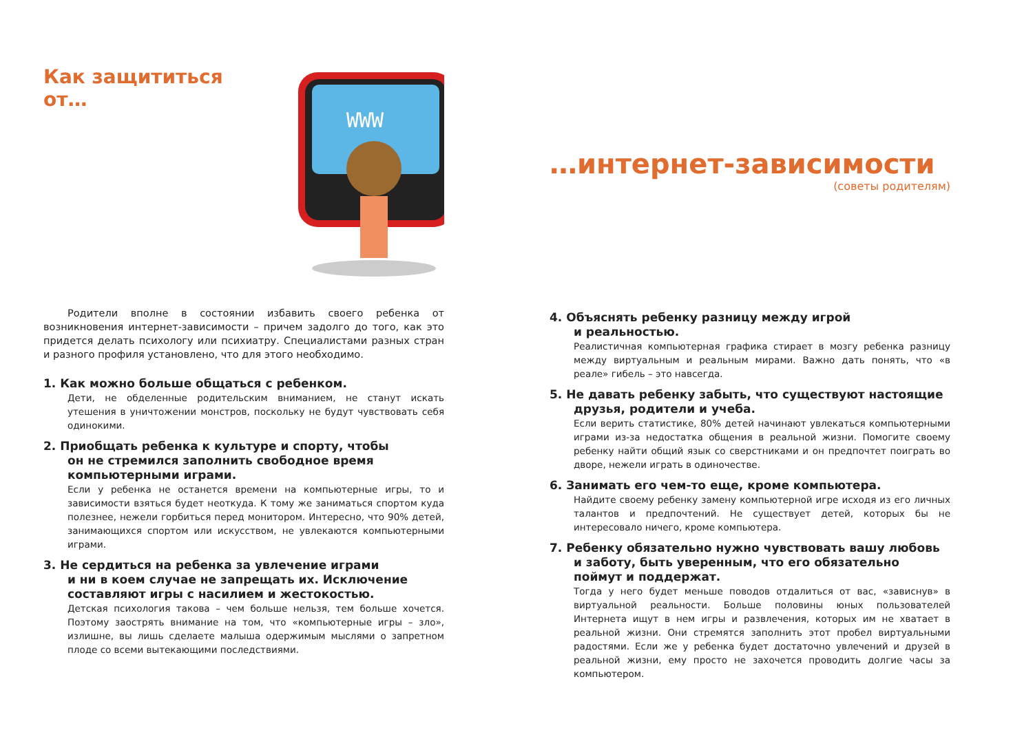Как защититься от…
WWW
Родители вполне в состоянии избавить своего ребенка от возникновения интернет-зависимости – причем задолго до того, как это придется делать психологу или психиатру. Специалистами разных стран и разного профиля установлено, что для этого необходимо.
1. Как можно больше общаться с ребенком.
Дети, не обделенные родительским вниманием, не станут искать утешения в уничтожении монстров, поскольку не будут чувствовать себя одинокими.
2. Приобщать ребенка к культуре и спорту, чтобы
он не стремился заполнить свободное время компьютерными играми.
Если у ребенка не останется времени на компьютерные игры, то и зависимости взяться будет неоткуда. К тому же заниматься спортом куда полезнее, нежели горбиться перед монитором. Интересно, что 90% детей, занимающихся спортом или искусством, не увлекаются компьютерными играми.
3. Не сердиться на ребенка за увлечение играми
и ни в коем случае не запрещать их. Исключение составляют игры с насилием и жестокостью.
Детская психология такова – чем больше нельзя, тем больше хочется. Поэтому заострять внимание на том, что «компьютерные игры – зло», излишне, вы лишь сделаете малыша одержимым мыслями о запретном плоде со всеми вытекающими последствиями.
…интернет-зависимости
(советы родителям)
4. Объяснять ребенку разницу между игрой
и реальностью.
Реалистичная компьютерная графика стирает в мозгу ребенка разницу между виртуальным и реальным мирами. Важно дать понять, что «в реале» гибель – это навсегда.
5. Не давать ребенку забыть, что существуют настоящие
друзья, родители и учеба.
Если верить статистике, 80% детей начинают увлекаться компьютерными играми из-за недостатка общения в реальной жизни. Помогите своему ребенку найти общий язык со сверстниками и он предпочтет поиграть во дворе, нежели играть в одиночестве.
6. Занимать его чем-то еще, кроме компьютера.
Найдите своему ребенку замену компьютерной игре исходя из его личных талантов и предпочтений. Не существует детей, которых бы не интересовало ничего, кроме компьютера.
7. Ребенку обязательно нужно чувствовать вашу любовь
и заботу, быть уверенным, что его обязательно поймут и поддержат.
Тогда у него будет меньше поводов отдалиться от вас, «зависнув» в виртуальной реальности. Больше половины юных пользователей Интернета ищут в нем игры и развлечения, которых им не хватает в реальной жизни. Они стремятся заполнить этот пробел виртуальными радостями. Если же у ребенка будет достаточно увлечений и друзей в реальной жизни, ему просто не захочется проводить долгие часы за компьютером.